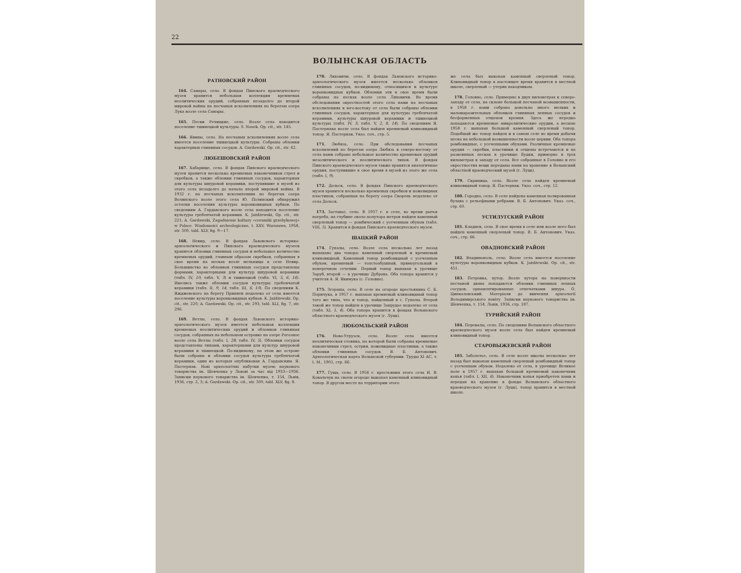22
ВОЛЫНСКАЯ ОБЛАСТЬ
РАТНОВСКИЙ РАЙОН
164. Самары, село. В фондах Пинского краеведческого музея хранится небольшая коллекция кремневых неолитических орудий, собранных незадолго до второй мировой войны на песчаных всхолмлениях по берегам озера Лука возле села Самары.
165. Пески Речицкие, село. Возле села находится поселение тшинецкой культуры. S. Nosek. Op. cit., str. 145.
166. Явины, село. На песчаных всхолмлениях возле села имеется поселение тшинецкой культуры. Собраны обломки характерных глиняных сосудов. A. Gardawski. Op. cit., str. 42.
ЛЮБЕШОВСКИЙ РАЙОН
167. Хабарище, село. В фондах Пинского краеведческого музея хранится несколько кремневых наконечников стрел и скребков, а также обломки глиняных сосудов, характерных для культуры шнуровой керамики, поступившие в музей из этого села незадолго до начала второй мировой войны. В 1932 г. на песчаных всхолмлениях по берегам озера Волянского возле этого села Ю. Полянский обнаружил остатки поселения культуры воронковидных кубков. По сведениям А. Гардавского возле села находится поселение культуры гребенчатой керамики. K. Jażdżewski, Op. cit., str. 221; A. Gardawski, Zagadnienie kultury «ceramiki grzebykowej» w Polsce. Wiadomości archeologiczne, t. XXV, Warszawa, 1958, str. 300, tabl. XLV, fig. 9—17.
168. Невир, село. В фондах Львовского историко-археологического и Пинского краеведческого музеев хранятся обломки глиняных сосудов и небольшое количество кремневых орудий, главным образом скребков, собранных в свое время на песках возле мельницы в селе Невир. Большинство из обломков глиняных сосудов представлены формами, характерными для культур шнуровой керамики (табл. IV, 10; табл. V, 3) и тшинецкой (табл. VI, 5, 6, 14). Имелись также обломки сосудов культуры гребенчатой керамики (табл. II, 9, 14; табл. III, 6, 10). По сведениям К. Яжджевского на берегу Припяти недалеко от села имеется поселение культуры воронковидных кубков. K. Jażdżewski. Op. cit., str. 220; A. Gardawski. Op. cit., str. 293, tabl. XLI, fig. 7, str. 296.
169. Ветлы, село. В фондах Львовского историко-археологического музея имеется небольшая коллекция кремневых неолитических орудий и обломков глиняных сосудов, собранных на небольшом островке на озере Рогозное возле села Ветлы (табл. I, 28; табл. IV, 5). Обломки сосудов представлены типами, характерными для культур шнуровой керамики и тшинецкой. По-видимому, на этом же острове были собраны и обломки сосудов культуры гребенчатой керамики, один из которых опубликован А. Гардавским. Я. Пастернак. Нові археологічні набутки музею наукового товариства ім. Шевченка у Львові за час від 1933—1936. Записки наукового товариства ім. Шевченка, т. 154, Львів, 1936, стр. 2, 3; A. Gardawski. Op. cit., str. 300, tabl. XLV, fig. 8.
170. Ляховичи, село. В фондах Львовского историко-археологического музея имеется несколько обломков глиняных сосудов, по-видимому, относящихся к культуре воронковидных кубков. Обломки эти в свое время были собраны на песках возле села Ляховичи. Во время обследования окрестностей этого села нами на песчаных всхолмлениях к юго-востоку от села были собраны обломки глиняных сосудов, характерных для культуры гребенчатой керамики, культуры шнуровой керамики и тшинецкой культуры (табл. IV, 3; табл. V, 2, 8, 14). По сведениям Я. Пастернака возле села был найден кремневый клиновидный топор. Я. Пастернак. Указ. соч., стр. 5.
171. Любязь, село. При обследовании песчаных всхолмлений по берегам озера Любязь к северо-востоку от села нами собрано небольшое количество кремневых орудий мезолитического и неолитического типов. В фондах Пинского краеведческого музея также хранятся аналогичные орудия, поступившие в свое время в музей из этого же села (табл. I, 9).
172. Дольск, село. В фондах Пинского краеведческого музея хранится несколько кремневых скребков и ножевидных пластинок, собранных на берегу озера Скорень недалеко от села Дольск.
173. Заставье, село. В 1937 г. в селе, во время рытья погреба, на глубине около полутора метров найден каменный сверленый топор — ромбический с усеченным обухом (табл. VIII, 5). Хранится в фондах Пинского краеведческого музея.
ШАЦКИЙ РАЙОН
174. Гупалы, село. Возле села несколько лет назад выпахано два топора: каменный сверленый и кремневый клиновидный. Каменный топор ромбовидный с усеченным обухом, кремневый — толстообушный, прямоугольный в поперечном сечении. Первый топор выпахан в урочище Заруб, второй — в урочище Дуброва. Оба топора хранятся у учителя А. Я. Якимука (с. Головно).
175. Згораны, село. В селе на огороде крестьянина С. К. Поричука, в 1957 г. выпахан кремневый клиновидный топор того же типа, что и топор, найденный в с. Гупалы. Второй такой же топор найден в урочище Запрудье недалеко от села (табл. XI, 1, 4). Оба топора хранятся в фондах Волынского областного краеведческого музея (г. Луцк).
ЛЮБОМЛЬСКИЙ РАЙОН
176. Ново-Угрузск, село. Возле села имеется неолитическая стоянка, на которой были собраны кремневые наконечники стрел, острия, ножевидные пластинки, а также обломки глиняных сосудов. В. Б. Антонович. Археологическая карта Волынской губернии. Труды XI АС, т. I. М., 1901, стр. 66.
177. Гуща, село. В 1956 г. крестьянин этого села И. В. Ковальчук на своем огороде выкопал каменный клиновидный топор. В другом месте на территории этого
же села был выкопан каменный сверленый топор. Клиновидный топор в настоящее время хранится в местной школе, сверленый — утерян находчиком.
178. Головно, село. Примерно в двух километрах к северо-западу от села, на склоне большой песчаной возвышенности, в 1958 г. нами собрано довольно много мелких и маловыразительных обломков глиняных лепных сосудов и бесформенных отщепов кремня. Здесь же нередко попадаются кремневые микролитические орудия, а весною 1958 г. выпахан большой каменный сверленый топор. Подобный же топор найден и в самом селе во время добычи песка на небольшой возвышенности возле церкви. Оба топора ромбовидные, с усеченными обухами. Различные кремневые орудия — скребки, пластинки и отщепы встречаются и на развеянных песках в урочище Будки, примерно в трех километрах к западу от села. Все собранные в Головно и его окрестностях вещи переданы нами на хранение в Волынский областной краеведческий музей (г. Луцк).
179. Скрипица, село. Возле села найден кремневый клиновидный топор. Я. Пастернак. Указ. соч., стр. 12.
180. Городно, село. В селе найдена каменная полированная булава с рельефными ребрами. В. Б. Антонович. Указ. соч., стр. 60.
УСТИЛУГСКИЙ РАЙОН
181. Кладнев, село. В свое время в селе или возле него был найден каменный сверленый топор. В. Б. Антонович. Указ. соч., стр. 66.
ОВАДНОВСКИЙ РАЙОН
182. Владинополь, село. Возле села имеется поселение культуры воронковидных кубков. K. Jażdżewski. Op. cit., str. 451.
183. Петровка, хутор. Возле хутора на поверхности песчаной дюны попадаются обломки глиняных лепных сосудов, орнаментированные отпечатками шнура. О. Цинкаловський. Матеріали до вивчення археології Володимирського повіту. Записки наукового товариства ім. Шевченка, т. 154. Львів, 1936, стр. 187.
ТУРИЙСКИЙ РАЙОН
184. Перевалы, село. По сведениям Волынского областного краеведческого музея возле села был найден кремневый клиновидный топор.
СТАРОВЫЖЕВСКИЙ РАЙОН
185. Заболотье, село. В селе возле школы несколько лет назад был выкопан каменный сверленый ромбовидный топор с усеченным обухом. Недалеко от села, в урочище Великое поле в 1957 г. выпахан большой кремневый наконечник копья (табл. I, XII, 6). Наконечник копья приобретен нами и передан на хранение в фонды Волынского областного краеведческого музея (г. Луцк), топор хранится в местной школе.